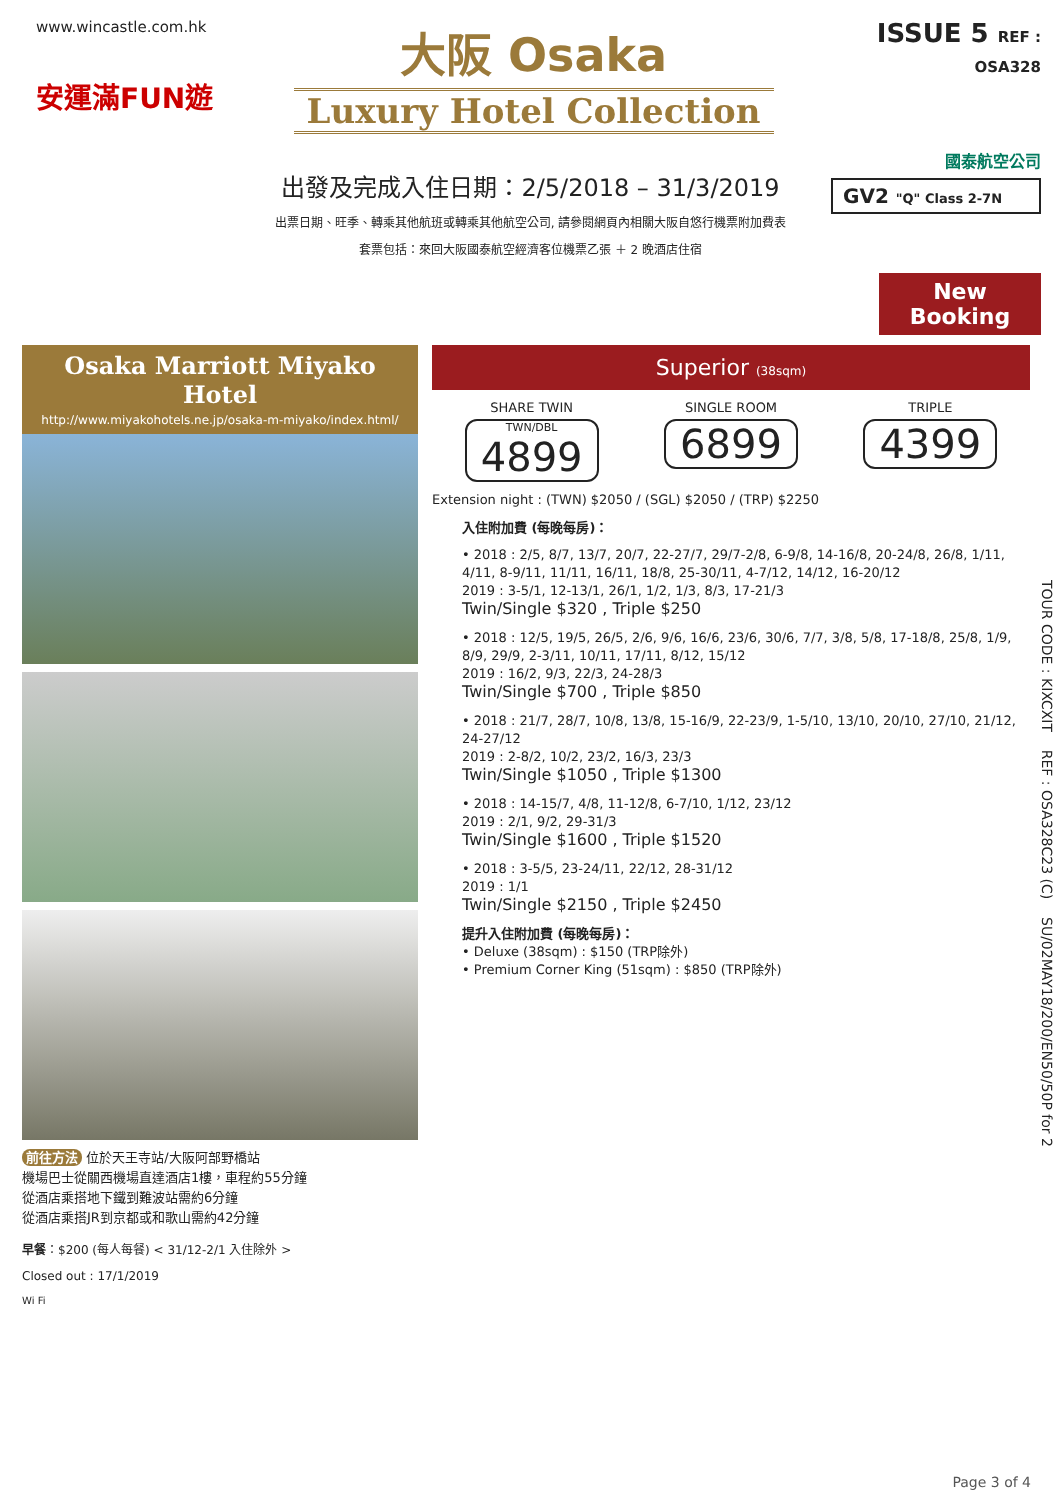www.wincastle.com.hk
安運滿FUN遊
大阪 Osaka
Luxury Hotel Collection
ISSUE 5 REF : OSA328
國泰航空公司
GV2 "Q" Class 2-7N
出發及完成入住日期：2/5/2018 – 31/3/2019
出票日期、旺季、轉乘其他航班或轉乘其他航空公司, 請參閱網頁內相關大阪自悠行機票附加費表
套票包括：來回大阪國泰航空經濟客位機票乙張 ＋ 2 晚酒店住宿
New Booking
Osaka Marriott Miyako Hotel
http://www.miyakohotels.ne.jp/osaka-m-miyako/index.html/
前往方法 位於天王寺站/大阪阿部野橋站
機場巴士從關西機場直達酒店1樓，車程約55分鐘
從酒店乘搭地下鐵到難波站需約6分鐘
從酒店乘搭JR到京都或和歌山需約42分鐘
早餐：$200 (每人每餐) < 31/12-2/1 入住除外 >
Closed out : 17/1/2019
Wi Fi
Superior (38sqm)
SHARE TWIN
TWN/DBL
4899
SINGLE ROOM
6899
TRIPLE
4399
Extension night : (TWN) $2050 / (SGL) $2050 / (TRP) $2250
入住附加費 (每晚每房)：
• 2018 : 2/5, 8/7, 13/7, 20/7, 22-27/7, 29/7-2/8, 6-9/8, 14-16/8, 20-24/8, 26/8, 1/11, 4/11, 8-9/11, 11/11, 16/11, 18/8, 25-30/11, 4-7/12, 14/12, 16-20/12
2019 : 3-5/1, 12-13/1, 26/1, 1/2, 1/3, 8/3, 17-21/3
Twin/Single $320 , Triple $250
• 2018 : 12/5, 19/5, 26/5, 2/6, 9/6, 16/6, 23/6, 30/6, 7/7, 3/8, 5/8, 17-18/8, 25/8, 1/9, 8/9, 29/9, 2-3/11, 10/11, 17/11, 8/12, 15/12
2019 : 16/2, 9/3, 22/3, 24-28/3
Twin/Single $700 , Triple $850
• 2018 : 21/7, 28/7, 10/8, 13/8, 15-16/9, 22-23/9, 1-5/10, 13/10, 20/10, 27/10, 21/12, 24-27/12
2019 : 2-8/2, 10/2, 23/2, 16/3, 23/3
Twin/Single $1050 , Triple $1300
• 2018 : 14-15/7, 4/8, 11-12/8, 6-7/10, 1/12, 23/12
2019 : 2/1, 9/2, 29-31/3
Twin/Single $1600 , Triple $1520
• 2018 : 3-5/5, 23-24/11, 22/12, 28-31/12
2019 : 1/1
Twin/Single $2150 , Triple $2450
提升入住附加費 (每晚每房)：
• Deluxe (38sqm) : $150 (TRP除外)
• Premium Corner King (51sqm) : $850 (TRP除外)
TOUR CODE : KIXCXIT REF : OSA328C23 (C) SU/02MAY18/200/EN50/50P for 2
Page 3 of 4